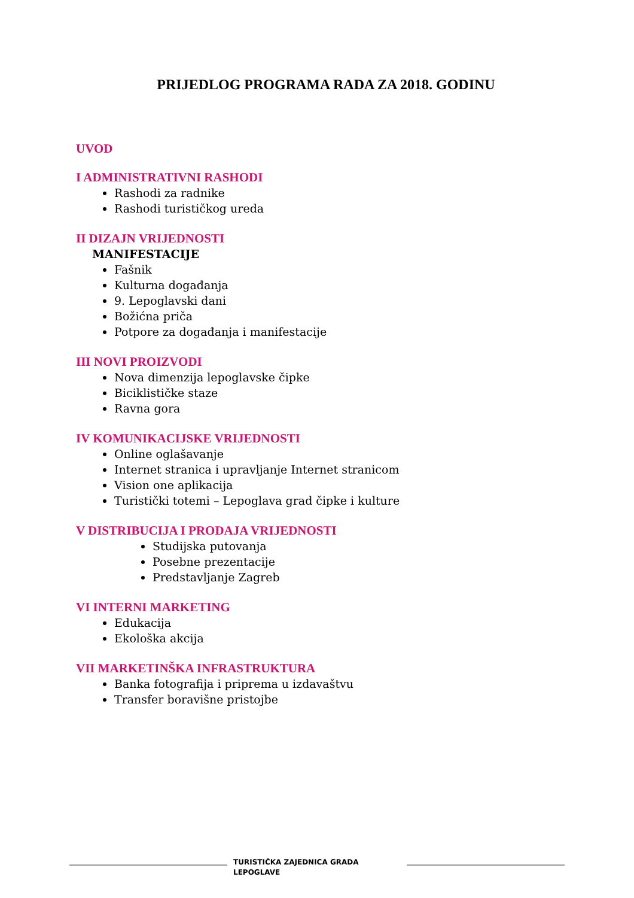PRIJEDLOG PROGRAMA RADA ZA 2018. GODINU
UVOD
I ADMINISTRATIVNI RASHODI
Rashodi za radnike
Rashodi turističkog ureda
II DIZAJN VRIJEDNOSTI
MANIFESTACIJE
Fašnik
Kulturna događanja
9. Lepoglavski dani
Božićna priča
Potpore za događanja i manifestacije
III NOVI PROIZVODI
Nova dimenzija lepoglavske čipke
Biciklističke staze
Ravna gora
IV KOMUNIKACIJSKE VRIJEDNOSTI
Online oglašavanje
Internet stranica i upravljanje Internet stranicom
Vision one aplikacija
Turistički totemi – Lepoglava grad čipke i kulture
V DISTRIBUCIJA I PRODAJA VRIJEDNOSTI
Studijska putovanja
Posebne prezentacije
Predstavljanje Zagreb
VI INTERNI MARKETING
Edukacija
Ekološka akcija
VII MARKETINŠKA INFRASTRUKTURA
Banka fotografija i priprema u izdavaštvu
Transfer boravišne pristojbe
TURISTIČKA ZAJEDNICA GRADA LEPOGLAVE